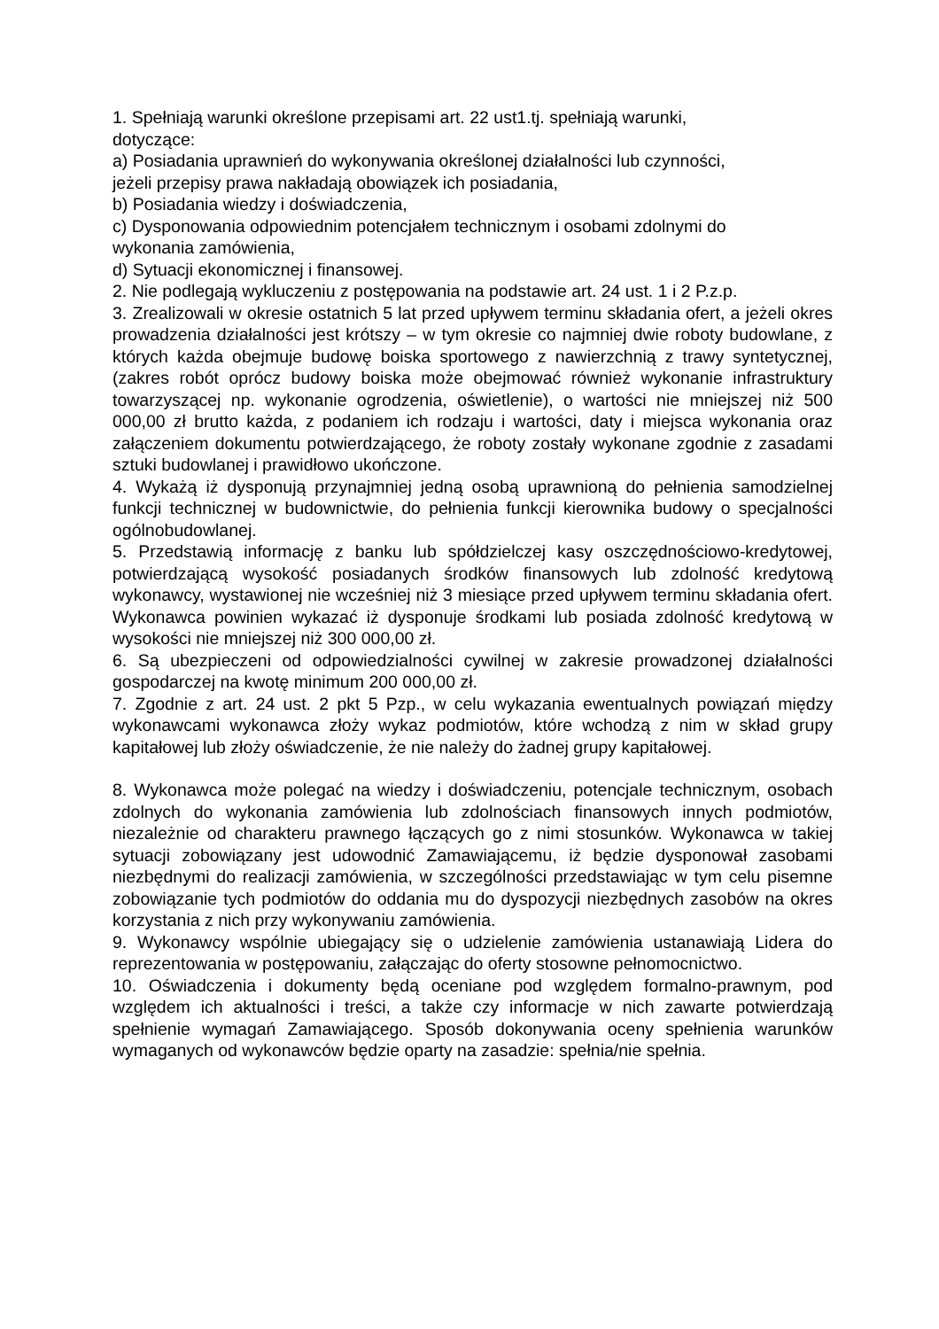1. Spełniają warunki określone przepisami art. 22 ust1.tj. spełniają warunki,
dotyczące:
a) Posiadania uprawnień do wykonywania określonej działalności lub czynności,
jeżeli przepisy prawa nakładają obowiązek ich posiadania,
b) Posiadania wiedzy i doświadczenia,
c) Dysponowania odpowiednim potencjałem technicznym i osobami zdolnymi do
wykonania zamówienia,
d) Sytuacji ekonomicznej i finansowej.
2. Nie podlegają wykluczeniu z postępowania na podstawie art. 24 ust. 1 i 2 P.z.p.
3. Zrealizowali w okresie ostatnich 5 lat przed upływem terminu składania ofert, a jeżeli okres prowadzenia działalności jest krótszy – w tym okresie co najmniej dwie roboty budowlane, z których każda obejmuje budowę boiska sportowego z nawierzchnią z trawy syntetycznej, (zakres robót oprócz budowy boiska może obejmować również wykonanie infrastruktury towarzyszącej np. wykonanie ogrodzenia, oświetlenie), o wartości nie mniejszej niż 500 000,00 zł brutto każda, z podaniem ich rodzaju i wartości, daty i miejsca wykonania oraz załączeniem dokumentu potwierdzającego, że roboty zostały wykonane zgodnie z zasadami sztuki budowlanej i prawidłowo ukończone.
4. Wykażą iż dysponują przynajmniej jedną osobą uprawnioną do pełnienia samodzielnej funkcji technicznej w budownictwie, do pełnienia funkcji kierownika budowy o specjalności ogólnobudowlanej.
5. Przedstawią informację z banku lub spółdzielczej kasy oszczędnościowo-kredytowej, potwierdzającą wysokość posiadanych środków finansowych lub zdolność kredytową wykonawcy, wystawionej nie wcześniej niż 3 miesiące przed upływem terminu składania ofert. Wykonawca powinien wykazać iż dysponuje środkami lub posiada zdolność kredytową w wysokości nie mniejszej niż 300 000,00 zł.
6. Są ubezpieczeni od odpowiedzialności cywilnej w zakresie prowadzonej działalności gospodarczej na kwotę minimum 200 000,00 zł.
7. Zgodnie z art. 24 ust. 2 pkt 5 Pzp., w celu wykazania ewentualnych powiązań między wykonawcami wykonawca złoży wykaz podmiotów, które wchodzą z nim w skład grupy kapitałowej lub złoży oświadczenie, że nie należy do żadnej grupy kapitałowej.
8. Wykonawca może polegać na wiedzy i doświadczeniu, potencjale technicznym, osobach zdolnych do wykonania zamówienia lub zdolnościach finansowych innych podmiotów, niezależnie od charakteru prawnego łączących go z nimi stosunków. Wykonawca w takiej sytuacji zobowiązany jest udowodnić Zamawiającemu, iż będzie dysponował zasobami niezbędnymi do realizacji zamówienia, w szczególności przedstawiając w tym celu pisemne zobowiązanie tych podmiotów do oddania mu do dyspozycji niezbędnych zasobów na okres korzystania z nich przy wykonywaniu zamówienia.
9. Wykonawcy wspólnie ubiegający się o udzielenie zamówienia ustanawiają Lidera do reprezentowania w postępowaniu, załączając do oferty stosowne pełnomocnictwo.
10. Oświadczenia i dokumenty będą oceniane pod względem formalno-prawnym, pod względem ich aktualności i treści, a także czy informacje w nich zawarte potwierdzają spełnienie wymagań Zamawiającego. Sposób dokonywania oceny spełnienia warunków wymaganych od wykonawców będzie oparty na zasadzie: spełnia/nie spełnia.